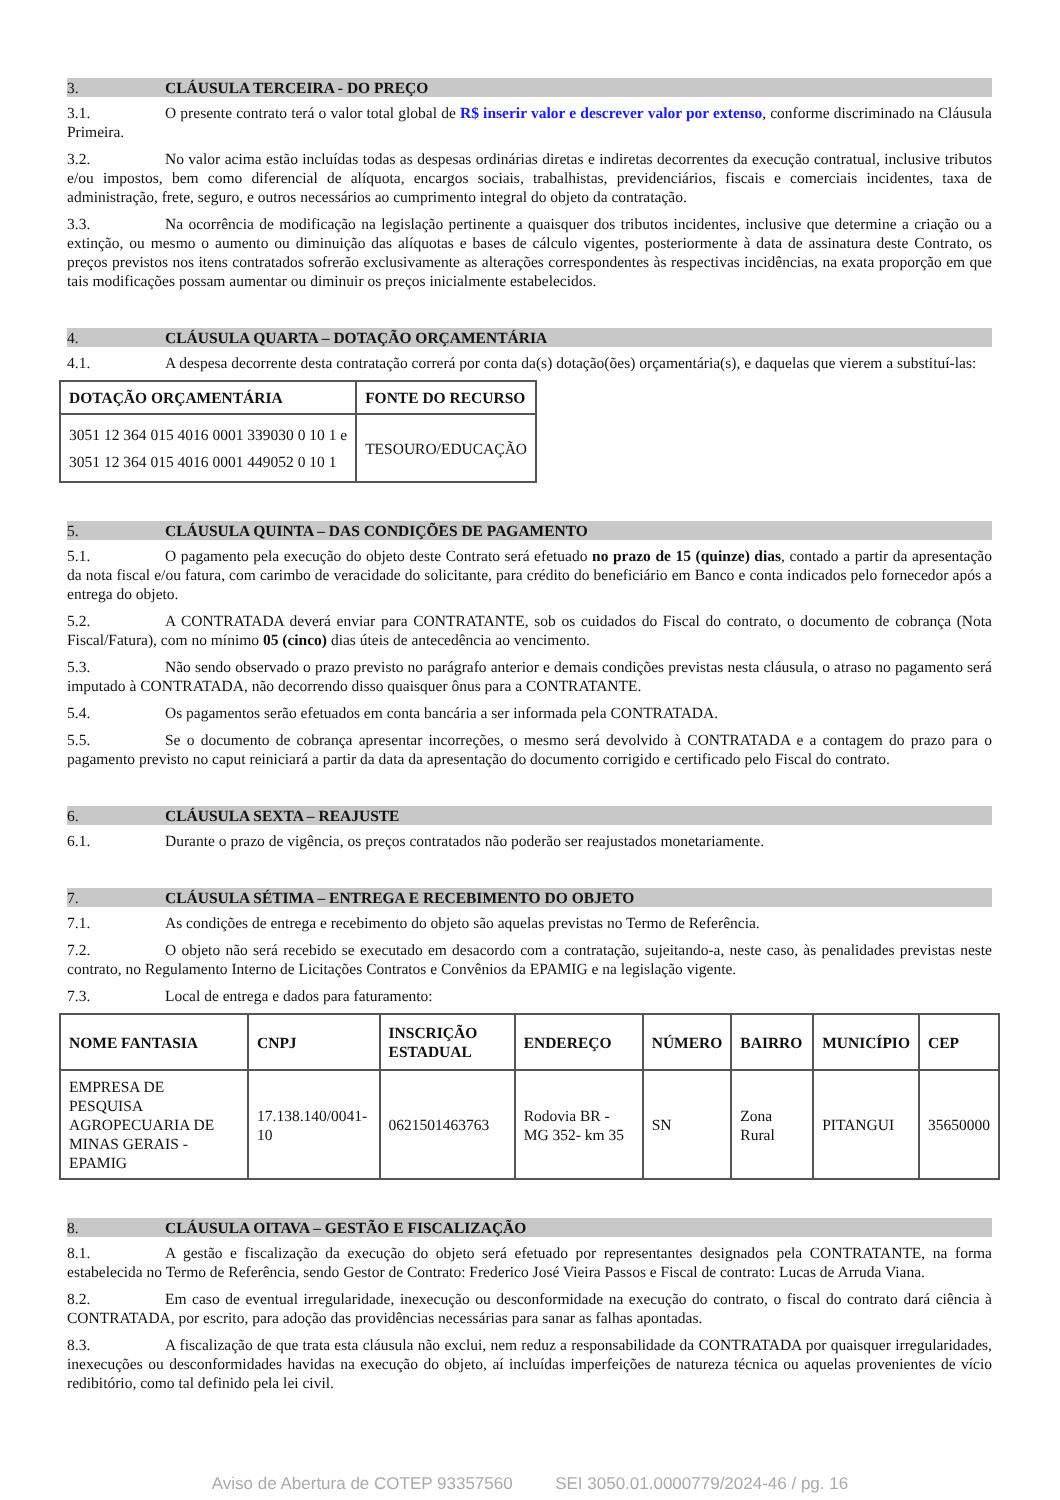3. CLÁUSULA TERCEIRA - DO PREÇO
3.1. O presente contrato terá o valor total global de R$ inserir valor e descrever valor por extenso, conforme discriminado na Cláusula Primeira.
3.2. No valor acima estão incluídas todas as despesas ordinárias diretas e indiretas decorrentes da execução contratual, inclusive tributos e/ou impostos, bem como diferencial de alíquota, encargos sociais, trabalhistas, previdenciários, fiscais e comerciais incidentes, taxa de administração, frete, seguro, e outros necessários ao cumprimento integral do objeto da contratação.
3.3. Na ocorrência de modificação na legislação pertinente a quaisquer dos tributos incidentes, inclusive que determine a criação ou a extinção, ou mesmo o aumento ou diminuição das alíquotas e bases de cálculo vigentes, posteriormente à data de assinatura deste Contrato, os preços previstos nos itens contratados sofrerão exclusivamente as alterações correspondentes às respectivas incidências, na exata proporção em que tais modificações possam aumentar ou diminuir os preços inicialmente estabelecidos.
4. CLÁUSULA QUARTA – DOTAÇÃO ORÇAMENTÁRIA
4.1. A despesa decorrente desta contratação correrá por conta da(s) dotação(ões) orçamentária(s), e daquelas que vierem a substituí-las:
| DOTAÇÃO ORÇAMENTÁRIA | FONTE DO RECURSO |
| --- | --- |
| 3051 12 364 015 4016 0001 339030 0 10 1 e 3051 12 364 015 4016 0001 449052 0 10 1 | TESOURO/EDUCAÇÃO |
5. CLÁUSULA QUINTA – DAS CONDIÇÕES DE PAGAMENTO
5.1. O pagamento pela execução do objeto deste Contrato será efetuado no prazo de 15 (quinze) dias, contado a partir da apresentação da nota fiscal e/ou fatura, com carimbo de veracidade do solicitante, para crédito do beneficiário em Banco e conta indicados pelo fornecedor após a entrega do objeto.
5.2. A CONTRATADA deverá enviar para CONTRATANTE, sob os cuidados do Fiscal do contrato, o documento de cobrança (Nota Fiscal/Fatura), com no mínimo 05 (cinco) dias úteis de antecedência ao vencimento.
5.3. Não sendo observado o prazo previsto no parágrafo anterior e demais condições previstas nesta cláusula, o atraso no pagamento será imputado à CONTRATADA, não decorrendo disso quaisquer ônus para a CONTRATANTE.
5.4. Os pagamentos serão efetuados em conta bancária a ser informada pela CONTRATADA.
5.5. Se o documento de cobrança apresentar incorreções, o mesmo será devolvido à CONTRATADA e a contagem do prazo para o pagamento previsto no caput reiniciará a partir da data da apresentação do documento corrigido e certificado pelo Fiscal do contrato.
6. CLÁUSULA SEXTA – REAJUSTE
6.1. Durante o prazo de vigência, os preços contratados não poderão ser reajustados monetariamente.
7. CLÁUSULA SÉTIMA – ENTREGA E RECEBIMENTO DO OBJETO
7.1. As condições de entrega e recebimento do objeto são aquelas previstas no Termo de Referência.
7.2. O objeto não será recebido se executado em desacordo com a contratação, sujeitando-a, neste caso, às penalidades previstas neste contrato, no Regulamento Interno de Licitações Contratos e Convênios da EPAMIG e na legislação vigente.
7.3. Local de entrega e dados para faturamento:
| NOME FANTASIA | CNPJ | INSCRIÇÃO ESTADUAL | ENDEREÇO | NÚMERO | BAIRRO | MUNICÍPIO | CEP |
| --- | --- | --- | --- | --- | --- | --- | --- |
| EMPRESA DE PESQUISA AGROPECUARIA DE MINAS GERAIS - EPAMIG | 17.138.140/0041-10 | 0621501463763 | Rodovia BR - MG 352- km 35 | SN | Zona Rural | PITANGUI | 35650000 |
8. CLÁUSULA OITAVA – GESTÃO E FISCALIZAÇÃO
8.1. A gestão e fiscalização da execução do objeto será efetuado por representantes designados pela CONTRATANTE, na forma estabelecida no Termo de Referência, sendo Gestor de Contrato: Frederico José Vieira Passos e Fiscal de contrato: Lucas de Arruda Viana.
8.2. Em caso de eventual irregularidade, inexecução ou desconformidade na execução do contrato, o fiscal do contrato dará ciência à CONTRATADA, por escrito, para adoção das providências necessárias para sanar as falhas apontadas.
8.3. A fiscalização de que trata esta cláusula não exclui, nem reduz a responsabilidade da CONTRATADA por quaisquer irregularidades, inexecuções ou desconformidades havidas na execução do objeto, aí incluídas imperfeições de natureza técnica ou aquelas provenientes de vício redibitório, como tal definido pela lei civil.
Aviso de Abertura de COTEP 93357560 SEI 3050.01.0000779/2024-46 / pg. 16